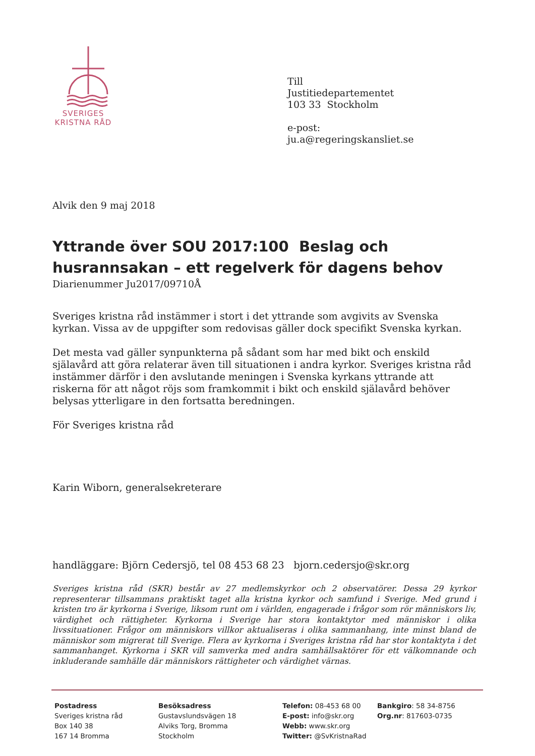SVERIGES
KRISTNA RÅD
Till
Justitiedepartementet
103 33 Stockholm
e-post:
ju.a@regeringskansliet.se
Alvik den 9 maj 2018
Yttrande över SOU 2017:100 Beslag och husrannsakan – ett regelverk för dagens behov
Diarienummer Ju2017/09710Å
Sveriges kristna råd instämmer i stort i det yttrande som avgivits av Svenska kyrkan. Vissa av de uppgifter som redovisas gäller dock specifikt Svenska kyrkan.
Det mesta vad gäller synpunkterna på sådant som har med bikt och enskild själavård att göra relaterar även till situationen i andra kyrkor. Sveriges kristna råd instämmer därför i den avslutande meningen i Svenska kyrkans yttrande att riskerna för att något röjs som framkommit i bikt och enskild själavård behöver belysas ytterligare in den fortsatta beredningen.
För Sveriges kristna råd
Karin Wiborn, generalsekreterare
handläggare: Björn Cedersjö, tel 08 453 68 23 bjorn.cedersjo@skr.org
Sveriges kristna råd (SKR) består av 27 medlemskyrkor och 2 observatörer. Dessa 29 kyrkor representerar tillsammans praktiskt taget alla kristna kyrkor och samfund i Sverige. Med grund i kristen tro är kyrkorna i Sverige, liksom runt om i världen, engagerade i frågor som rör människors liv, värdighet och rättigheter. Kyrkorna i Sverige har stora kontaktytor med människor i olika livssituationer. Frågor om människors villkor aktualiseras i olika sammanhang, inte minst bland de människor som migrerat till Sverige. Flera av kyrkorna i Sveriges kristna råd har stor kontaktyta i det sammanhanget. Kyrkorna i SKR vill samverka med andra samhällsaktörer för ett välkomnande och inkluderande samhälle där människors rättigheter och värdighet värnas.
Postadress
Sveriges kristna råd
Box 140 38
167 14 Bromma
Besöksadress
Gustavslundsvägen 18
Alviks Torg, Bromma
Stockholm
Telefon: 08-453 68 00
E-post: info@skr.org
Webb: www.skr.org
Twitter: @SvKristnaRad
Bankgiro: 58 34-8756
Org.nr: 817603-0735